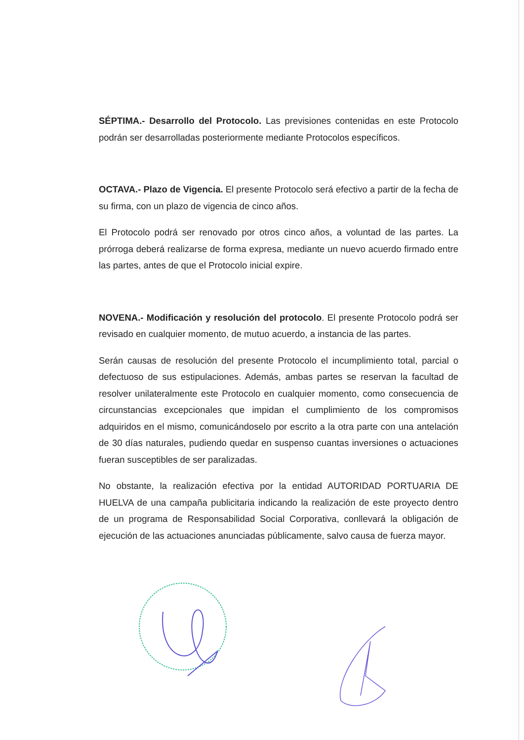SÉPTIMA.- Desarrollo del Protocolo. Las previsiones contenidas en este Protocolo podrán ser desarrolladas posteriormente mediante Protocolos específicos.
OCTAVA.- Plazo de Vigencia. El presente Protocolo será efectivo a partir de la fecha de su firma, con un plazo de vigencia de cinco años.
El Protocolo podrá ser renovado por otros cinco años, a voluntad de las partes. La prórroga deberá realizarse de forma expresa, mediante un nuevo acuerdo firmado entre las partes, antes de que el Protocolo inicial expire.
NOVENA.- Modificación y resolución del protocolo. El presente Protocolo podrá ser revisado en cualquier momento, de mutuo acuerdo, a instancia de las partes.
Serán causas de resolución del presente Protocolo el incumplimiento total, parcial o defectuoso de sus estipulaciones. Además, ambas partes se reservan la facultad de resolver unilateralmente este Protocolo en cualquier momento, como consecuencia de circunstancias excepcionales que impidan el cumplimiento de los compromisos adquiridos en el mismo, comunicándoselo por escrito a la otra parte con una antelación de 30 días naturales, pudiendo quedar en suspenso cuantas inversiones o actuaciones fueran susceptibles de ser paralizadas.
No obstante, la realización efectiva por la entidad AUTORIDAD PORTUARIA DE HUELVA de una campaña publicitaria indicando la realización de este proyecto dentro de un programa de Responsabilidad Social Corporativa, conllevará la obligación de ejecución de las actuaciones anunciadas públicamente, salvo causa de fuerza mayor.